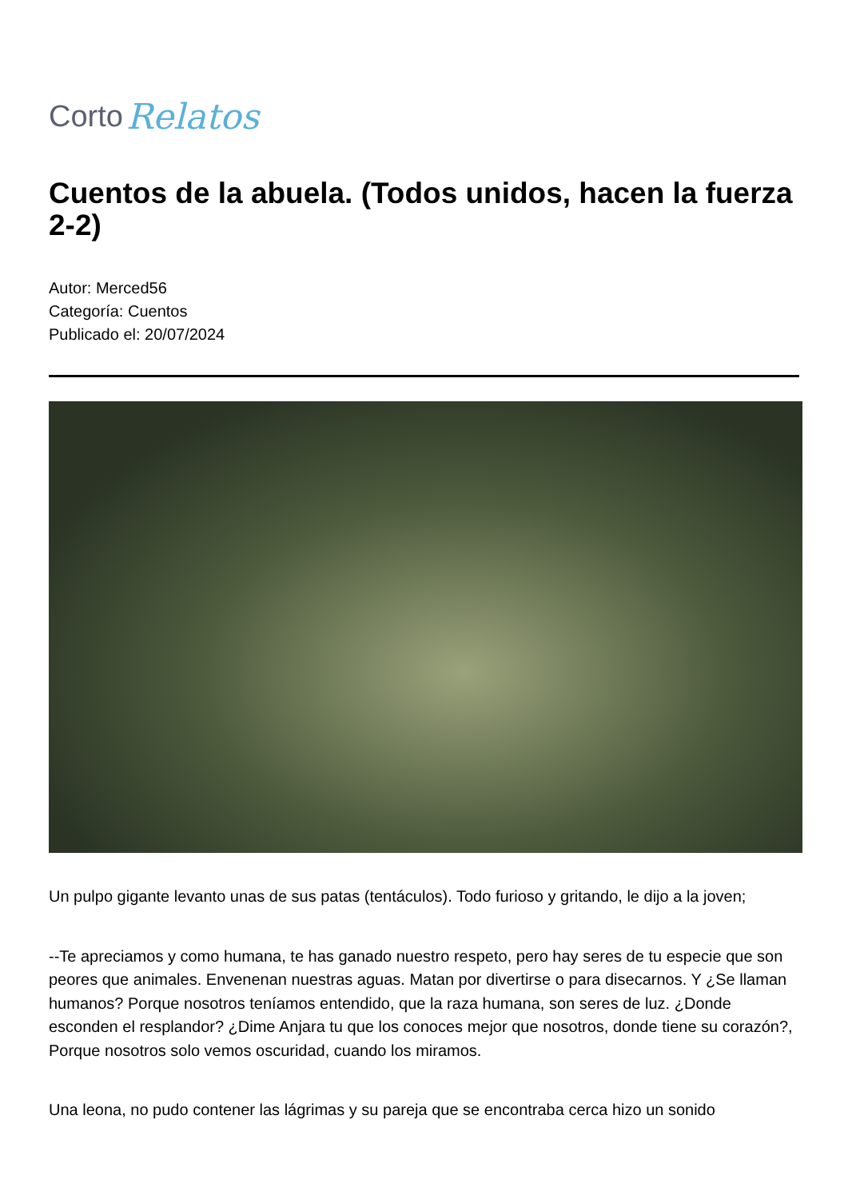Corto Relatos
Cuentos de la abuela. (Todos unidos, hacen la fuerza 2-2)
Autor: Merced56
Categoría: Cuentos
Publicado el: 20/07/2024
Un pulpo gigante levanto unas de sus patas (tentáculos). Todo furioso y gritando, le dijo a la joven;
--Te apreciamos y como humana, te has ganado nuestro respeto, pero hay seres de tu especie que son peores que animales. Envenenan nuestras aguas. Matan por divertirse o para disecarnos. Y ¿Se llaman humanos? Porque nosotros teníamos entendido, que la raza humana, son seres de luz. ¿Donde esconden el resplandor? ¿Dime Anjara tu que los conoces mejor que nosotros, donde tiene su corazón?, Porque nosotros solo vemos oscuridad, cuando los miramos.
Una leona, no pudo contener las lágrimas y su pareja que se encontraba cerca hizo un sonido